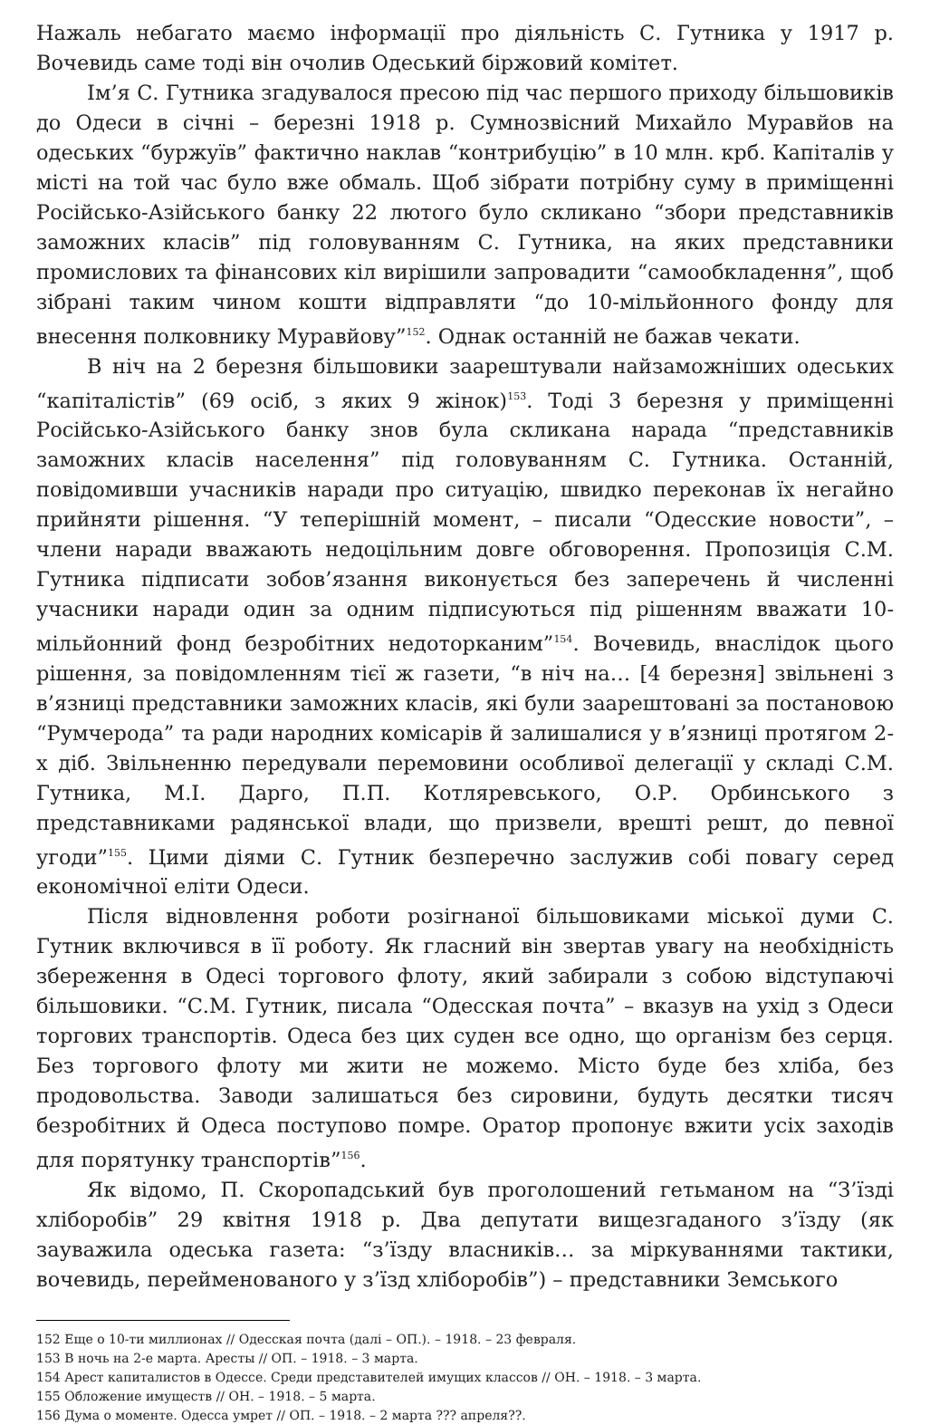Нажаль небагато маємо інформації про діяльність С. Гутника у 1917 р. Вочевидь саме тоді він очолив Одеський біржовий комітет.
Ім’я С. Гутника згадувалося пресою під час першого приходу більшовиків до Одеси в січні – березні 1918 р. Сумнозвісний Михайло Муравйов на одеських “буржуїв” фактично наклав “контрибуцію” в 10 млн. крб. Капіталів у місті на той час було вже обмаль. Щоб зібрати потрібну суму в приміщенні Російсько-Азійського банку 22 лютого було скликано “збори представників заможних класів” під головуванням С. Гутника, на яких представники промислових та фінансових кіл вирішили запровадити “самообкладення”, щоб зібрані таким чином кошти відправляти “до 10-мільйонного фонду для внесення полковнику Муравйову”<sup>152</sup>. Однак останній не бажав чекати.
В ніч на 2 березня більшовики заарештували найзаможніших одеських “капіталістів” (69 осіб, з яких 9 жінок)<sup>153</sup>. Тоді 3 березня у приміщенні Російсько-Азійського банку знов була скликана нарада “представників заможних класів населення” під головуванням С. Гутника. Останній, повідомивши учасників наради про ситуацію, швидко переконав їх негайно прийняти рішення. “У теперішній момент, – писали “Одесские новости”, – члени наради вважають недоцільним довге обговорення. Пропозиція С.М. Гутника підписати зобов’язання виконується без заперечень й численні учасники наради один за одним підписуються під рішенням вважати 10-мільйонний фонд безробітних недоторканим”<sup>154</sup>. Вочевидь, внаслідок цього рішення, за повідомленням тієї ж газети, “в ніч на… [4 березня] звільнені з в’язниці представники заможних класів, які були заарештовані за постановою “Румчерода” та ради народних комісарів й залишалися у в’язниці протягом 2-х діб. Звільненню передували перемовини особливої делегації у складі С.М. Гутника, М.І. Дарго, П.П. Котляревського, О.Р. Орбинського з представниками радянської влади, що призвели, врешті решт, до певної угоди”<sup>155</sup>. Цими діями С. Гутник безперечно заслужив собі повагу серед економічної еліти Одеси.
Після відновлення роботи розігнаної більшовиками міської думи С. Гутник включився в її роботу. Як гласний він звертав увагу на необхідність збереження в Одесі торгового флоту, який забирали з собою відступаючі більшовики. “С.М. Гутник, писала “Одесская почта” – вказув на ухід з Одеси торгових транспортів. Одеса без цих суден все одно, що організм без серця. Без торгового флоту ми жити не можемо. Місто буде без хліба, без продовольства. Заводи залишаться без сировини, будуть десятки тисяч безробітних й Одеса поступово помре. Оратор пропонує вжити усіх заходів для порятунку транспортів”<sup>156</sup>.
Як відомо, П. Скоропадський був проголошений гетьманом на “З’їзді хліборобів” 29 квітня 1918 р. Два депутати вищезгаданого з’їзду (як зауважила одеська газета: “з’їзду власників… за міркуваннями тактики, вочевидь, перейменованого у з’їзд хліборобів”) – представники Земського
152 Еще о 10-ти миллионах // Одесская почта (далі – ОП.). – 1918. – 23 февраля.
153 В ночь на 2-е марта. Аресты // ОП. – 1918. – 3 марта.
154 Арест капиталистов в Одессе. Среди представителей имущих классов // ОН. – 1918. – 3 марта.
155 Обложение имуществ // ОН. – 1918. – 5 марта.
156 Дума о моменте. Одесса умрет // ОП. – 1918. – 2 марта ??? апреля??.